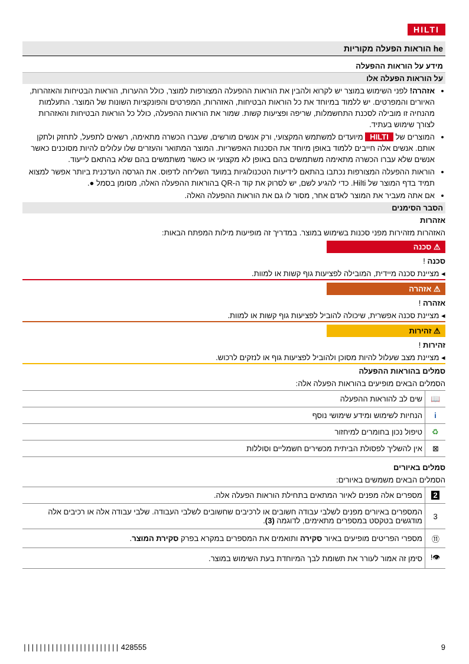HILTI
he הוראות הפעלה מקוריות
מידע על הוראות ההפעלה
על הוראות הפעלה אלו
אזהרה! לפני השימוש במוצר יש לקרוא ולהבין את הוראות ההפעלה המצורפות למוצר, כולל ההערות, הוראות הבטיחות והאזהרות, האיורים והמפרטים. יש ללמוד במיוחד את כל הוראות הבטיחות, האזהרות, המפרטים והפונקציות השונות של המוצר. התעלמות מהנחיה זו מובילה לסכנת התחשמלות, שריפה ופציעות קשות. שמור את הוראות ההפעלה, כולל כל הוראות הבטיחות והאזהרות לצורך שימוש בעתיד.
המוצרים של HILTI מיועדים למשתמש המקצועי, ורק אנשים מורשים, שעברו הכשרה מתאימה, רשאים לתפעל, לתחזק ולתקן אותם. אנשים אלה חייבים ללמוד באופן מיוחד את הסכנות האפשריות. המוצר המתואר והעזרים שלו עלולים להיות מסוכנים כאשר אנשים שלא עברו הכשרה מתאימה משתמשים בהם באופן לא מקצועי או כאשר משתמשים בהם שלא בהתאם לייעוד.
הוראות ההפעלה המצורפות נכתבו בהתאם לידיעות הטכנולוגיות במועד השליחה לדפוס. את הגרסה העדכנית ביותר אפשר למצוא תמיד בדף המוצר של Hilti. כדי להגיע לשם, יש לסרוק את קוד ה-QR בהוראות ההפעלה האלה, מסומן בסמל ●.
אם אתה מעביר את המוצר לאדם אחר, מסור לו גם את הוראות ההפעלה האלה.
הסבר הסימנים
אזהרות
האזהרות מזהירות מפני סכנות בשימוש במוצר. במדריך זה מופיעות מילות המפתח הבאות:
⚠ סכנה
סכנה !
◂ מציינת סכנה מיידית, המובילה לפציעות גוף קשות או למוות.
⚠ אזהרה
אזהרה !
◂ מציינת סכנה אפשרית, שיכולה להוביל לפציעות גוף קשות או למוות.
⚠ זהירות
זהירות !
◂ מציינת מצב שעלול להיות מסוכן ולהוביל לפציעות גוף או לנזקים לרכוש.
סמלים בהוראות ההפעלה
הסמלים הבאים מופיעים בהוראות הפעלה אלה:
| 📖 | שים לב להוראות ההפעלה |
| i | הנחיות לשימוש ומידע שימושי נוסף |
| ♻ | טיפול נכון בחומרים למיחזור |
| ⊠ | אין להשליך לפסולת הביתית מכשירים חשמליים וסוללות |
סמלים באיורים
הסמלים הבאים משמשים באיורים:
| 2 | מספרים אלה מפנים לאיור המתאים בתחילת הוראות הפעלה אלה. |
| 3 | המספרים באיורים מפנים לשלבי עבודה חשובים או לרכיבים שחשובים לשלבי העבודה. שלבי עבודה אלה או רכיבים אלה מודגשים בטקסט במספרים מתאימים, לדוגמה (3) . |
| ⑪ | מספרי הפריטים מופיעים באיור סקירה ותואמים את המספרים במקרא בפרק סקירת המוצר . |
| 👁! | סימן זה אמור לעורר את תשומת לבך המיוחדת בעת השימוש במוצר. |
|||||||||||||||||||||||| 428555 9